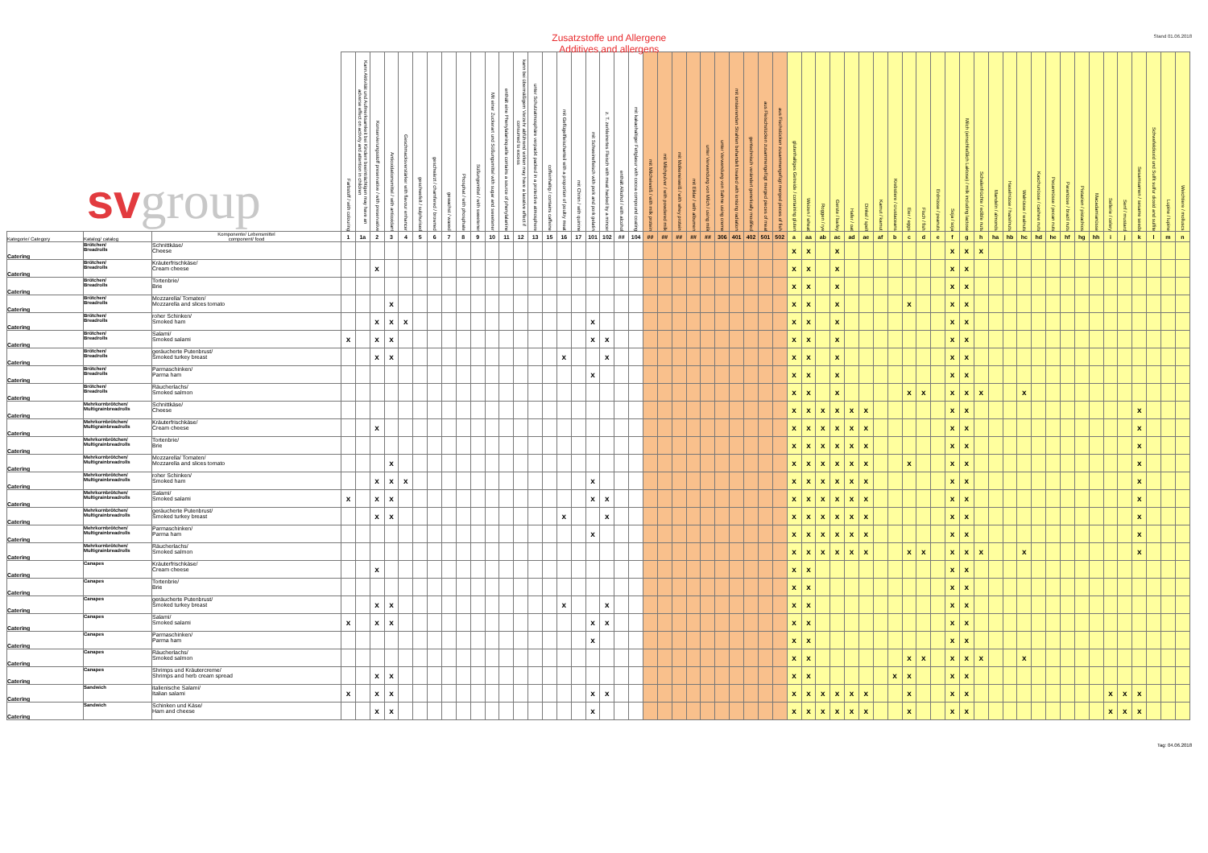Zusatzstoffe und Allergene
Additives and allergens
Stand 01.06.2018
| sv group | | | Farbstoff / with colouring | Kann Aktivität und Aufmerksamkeit bei Kindern beeinträchtigen may have an adverse effect on activity and attention in children | Konservierungsstoff preservative / with preservative | Antioxidationsmittel / with antioxidant | Geschmacksverstärker with flavour enhancer | geschwefelt / sulphurised | geschwärzt / chamfered / browned | gewachst / waxed | Phosphat / with phosphate | Süßungsmittel / with sweetener | Mit einer Zuckerart und Süßungsmittel with sugar and sweetener | enthält eine Phenylalaninquelle contains a source of phenylalanine | kann bei übermäßigem Verzehr abführend wirken may have a laxative effect if consumed to excess | unter Schutzatmosphäre verpackt packed in a protective atmosphere | coffeinhaltig / contains caffeine | mit Geflügelfleischanteil with a proportion of poultry meat | mit Chinin / with quinine | mit Schweinefleisch with pork and pork gelatin | z. T. zerkleinertes Fleisch with meat hacked by a mincer | enthält Alkohol / with alcohol | mit kakaohaltiger Fettglasur with cocoa compound coating | mit Milcheiweiß / with milk protein | mit Milchpulver / with powdered milk | mit Molkeneiweiß / with whey protein | mit Eiklar / with albumen | unter Verwendung von Milch / using milk | unter Verwendung von Sahne using creme | mit ionisierenden Strahlen behandelt treated with ionising radiation | gentechnisch verändert genetically modified | aus Fleischstücken zusammengefügt merged pieces of meat | aus Fischstücken zusammengefügt merged pieces of fish | glutenhaltiges Getreide / containing gluten | Weizen / wheat | Roggen / rye | Gerste / barley | Hafer / oat | Dinkel / spelt | Kamut / kamut | Krebstiere / crustaceans | Eier / eggs | Fisch / fish | Erdnüsse / peanuts | Soja / soja | Milch (einschließlich Laktose) / milk including lactose | Schalenfrüchte / edible nuts | Mandeln / almonds | Haselnüsse / hazelnuts | Walnüsse / walnuts | Kaschunüsse / cashew nuts | Pecannüsse / pecan nuts | Paranüsse / brazil nuts | Pistazien / pistachios | Macadamianüsse | Sellerie / celery | Senf / mustard | Sesamsamen / sesame seeds | Schwefeldioxid und Sulfit sulfur dioxid and sulfite | Lupine / lupine | Weichtiere / molluscs |
| --- | --- | --- | --- | --- | --- | --- | --- | --- | --- | --- | --- | --- | --- | --- | --- | --- | --- | --- | --- | --- | --- | --- | --- | --- | --- | --- | --- | --- | --- | --- | --- | --- | --- | --- | --- | --- | --- | --- | --- | --- | --- | --- | --- | --- | --- | --- | --- | --- | --- | --- | --- | --- | --- | --- | --- | --- | --- | --- | --- | --- | --- |
| Kategorie/ Category | Katalog/ catalog | Komponente/ Lebensmittel component/ food | 1 | 1a | 2 | 3 | 4 | 5 | 6 | 7 | 8 | 9 | 10 | 11 | 12 | 13 | 15 | 16 | 17 | 101 | 102 | ## | 104 | ## | ## | ## | ## | ## | 306 | 401 | 402 | 501 | 502 | a | aa | ab | ac | ad | ae | af | b | c | d | e | f | g | h | ha | hb | hc | hd | he | hf | hg | hh | i | j | k | l | m | n |
| Catering | Brötchen/ Breadrolls | Schnittkäse/ Cheese | | | | | | | | | | | | | | | | | | | | | | | | | | | | | | | | x | x | | x | | | | | | | | x | x | x | | | | | | | | | | | | | | |
| Catering | Brötchen/ Breadrolls | Kräuterfrischkäse/ Cream cheese | | | x | | | | | | | | | | | | | | | | | | | | | | | | | | | | | x | x | | x | | | | | | | | x | x | | | | | | | | | | | | | | | |
| Catering | Brötchen/ Breadrolls | Tortenbrie/ Brie | | | | | | | | | | | | | | | | | | | | | | | | | | | | | | | | x | x | | x | | | | | | | | x | x | | | | | | | | | | | | | | | |
| Catering | Brötchen/ Breadrolls | Mozzarella/ Tomaten/ Mozzarella and slices tomato | | | | x | | | | | | | | | | | | | | | | | | | | | | | | | | | | x | x | | x | | | | | x | | | x | x | | | | | | | | | | | | | | | |
| Catering | Brötchen/ Breadrolls | roher Schinken/ Smoked ham | | | x | x | x | | | | | | | | | | | | | x | | | | | | | | | | | | | | x | x | | x | | | | | | | | x | x | | | | | | | | | | | | | | | |
| Catering | Brötchen/ Breadrolls | Salami/ Smoked salami | x | | x | x | | | | | | | | | | | | | | x | x | | | | | | | | | | | | | x | x | | x | | | | | | | | x | x | | | | | | | | | | | | | | | |
| Catering | Brötchen/ Breadrolls | geräucherte Putenbrust/ Smoked turkey breast | | | x | x | | | | | | | | | | | | x | | | x | | | | | | | | | | | | | x | x | | x | | | | | | | | x | x | | | | | | | | | | | | | | | |
| Catering | Brötchen/ Breadrolls | Parmaschinken/ Parma ham | | | | | | | | | | | | | | | | | | x | | | | | | | | | | | | | | x | x | | x | | | | | | | | x | x | | | | | | | | | | | | | | | |
| Catering | Brötchen/ Breadrolls | Räucherlachs/ Smoked salmon | | | | | | | | | | | | | | | | | | | | | | | | | | | | | | | | x | x | | x | | | | | x | x | | x | x | x | | | x | | | | | | | | | | | |
| Catering | Mehrkornbrötchen/ Multigrainbreadrolls | Schnittkäse/ Cheese | | | | | | | | | | | | | | | | | | | | | | | | | | | | | | | | x | x | x | x | x | x | | | | | | x | x | | | | | | | | | | | | x | | | |
| Catering | Mehrkornbrötchen/ Multigrainbreadrolls | Kräuterfrischkäse/ Cream cheese | | | x | | | | | | | | | | | | | | | | | | | | | | | | | | | | | x | x | x | x | x | x | | | | | | x | x | | | | | | | | | | | | x | | | |
| Catering | Mehrkornbrötchen/ Multigrainbreadrolls | Tortenbrie/ Brie | | | | | | | | | | | | | | | | | | | | | | | | | | | | | | | | x | x | x | x | x | x | | | | | | x | x | | | | | | | | | | | | x | | | |
| Catering | Mehrkornbrötchen/ Multigrainbreadrolls | Mozzarella/ Tomaten/ Mozzarella and slices tomato | | | | x | | | | | | | | | | | | | | | | | | | | | | | | | | | | x | x | x | x | x | x | | | x | | | x | x | | | | | | | | | | | | x | | | |
| Catering | Mehrkornbrötchen/ Multigrainbreadrolls | roher Schinken/ Smoked ham | | | x | x | x | | | | | | | | | | | | | x | | | | | | | | | | | | | | x | x | x | x | x | x | | | | | | x | x | | | | | | | | | | | | x | | | |
| Catering | Mehrkornbrötchen/ Multigrainbreadrolls | Salami/ Smoked salami | x | | x | x | | | | | | | | | | | | | | x | x | | | | | | | | | | | | | x | x | x | x | x | x | | | | | | x | x | | | | | | | | | | | | x | | | |
| Catering | Mehrkornbrötchen/ Multigrainbreadrolls | geräucherte Putenbrust/ Smoked turkey breast | | | x | x | | | | | | | | | | | | x | | | x | | | | | | | | | | | | | x | x | x | x | x | x | | | | | | x | x | | | | | | | | | | | | x | | | |
| Catering | Mehrkornbrötchen/ Multigrainbreadrolls | Parmaschinken/ Parma ham | | | | | | | | | | | | | | | | | | x | | | | | | | | | | | | | | x | x | x | x | x | x | | | | | | x | x | | | | | | | | | | | | x | | | |
| Catering | Mehrkornbrötchen/ Multigrainbreadrolls | Räucherlachs/ Smoked salmon | | | | | | | | | | | | | | | | | | | | | | | | | | | | | | | | x | x | x | x | x | x | | | x | x | | x | x | x | | | x | | | | | | | | x | | | |
| Catering | Canapes | Kräuterfrischkäse/ Cream cheese | | | x | | | | | | | | | | | | | | | | | | | | | | | | | | | | | x | x | | | | | | | | | | x | x | | | | | | | | | | | | | | | |
| Catering | Canapes | Tortenbrie/ Brie | | | | | | | | | | | | | | | | | | | | | | | | | | | | | | | | x | x | | | | | | | | | | x | x | | | | | | | | | | | | | | | |
| Catering | Canapes | geräucherte Putenbrust/ Smoked turkey breast | | | x | x | | | | | | | | | | | | x | | | x | | | | | | | | | | | | | x | x | | | | | | | | | | x | x | | | | | | | | | | | | | | | |
| Catering | Canapes | Salami/ Smoked salami | x | | x | x | | | | | | | | | | | | | | x | x | | | | | | | | | | | | | x | x | | | | | | | | | | x | x | | | | | | | | | | | | | | | |
| Catering | Canapes | Parmaschinken/ Parma ham | | | | | | | | | | | | | | | | | | x | | | | | | | | | | | | | | x | x | | | | | | | | | | x | x | | | | | | | | | | | | | | | |
| Catering | Canapes | Räucherlachs/ Smoked salmon | | | | | | | | | | | | | | | | | | | | | | | | | | | | | | | | x | x | | | | | | | x | x | | x | x | x | | | x | | | | | | | | | | | |
| Catering | Canapes | Shrimps und Kräutercreme/ Shrimps and herb cream spread | | | x | x | | | | | | | | | | | | | | | | | | | | | | | | | | | | x | x | | | | | | x | x | | | x | x | | | | | | | | | | | | | | | |
| Catering | Sandwich | italienische Salami/ Italian salami | x | | x | x | | | | | | | | | | | | | | x | x | | | | | | | | | | | | | x | x | x | x | x | x | | | x | | | x | x | | | | | | | | | | x | x | x | | | |
| Catering | Sandwich | Schinken und Käse/ Ham and cheese | | | x | x | | | | | | | | | | | | | | x | | | | | | | | | | | | | | x | x | x | x | x | x | | | x | | | x | x | | | | | | | | | | x | x | x | | | |
Tag: 04.06.2018